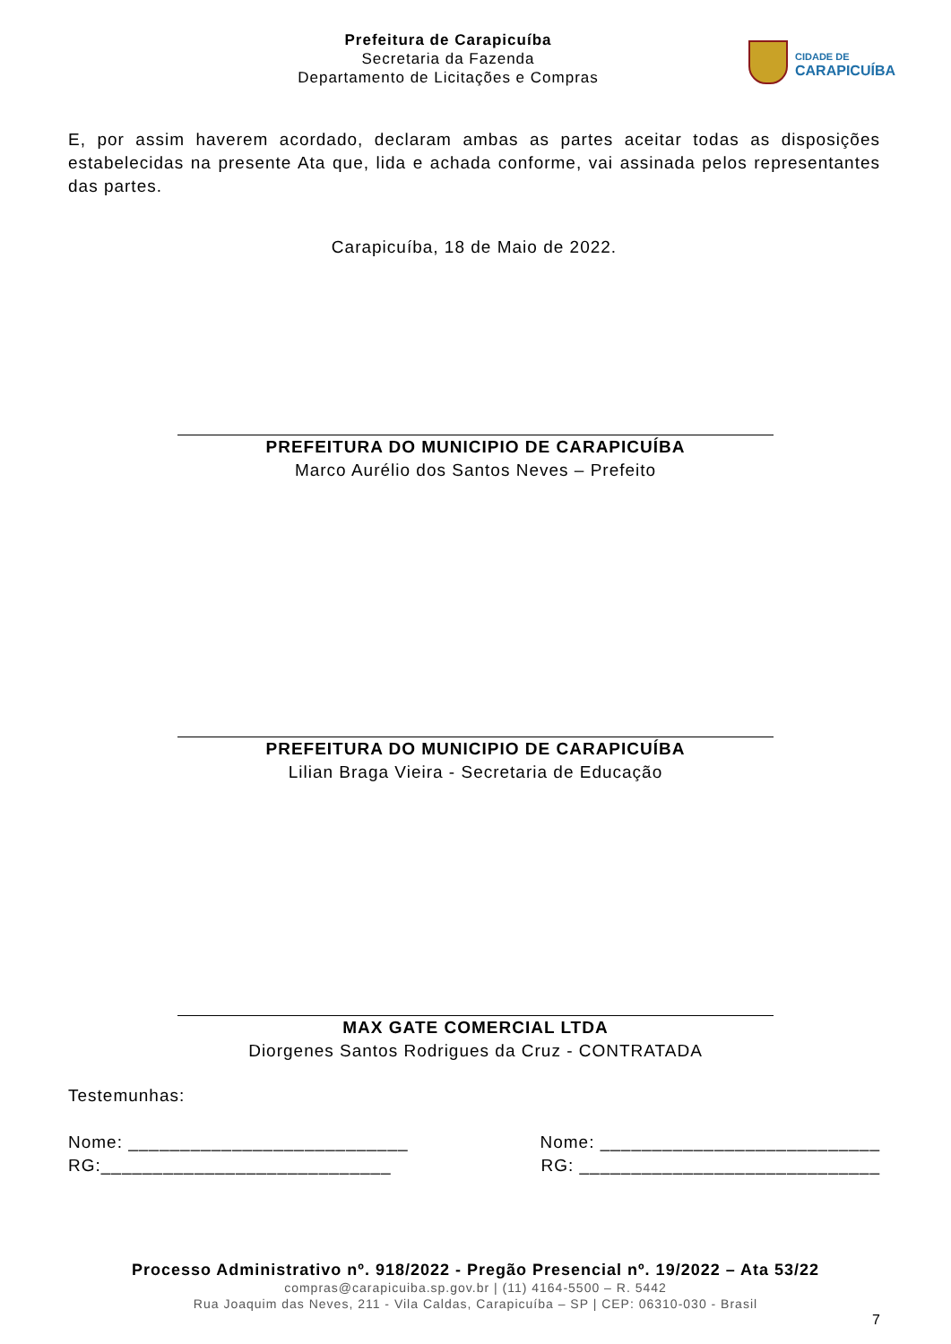Prefeitura de Carapicuíba
Secretaria da Fazenda
Departamento de Licitações e Compras
CIDADE DE
CARAPICUÍBA
E, por assim haverem acordado, declaram ambas as partes aceitar todas as disposições estabelecidas na presente Ata que, lida e achada conforme, vai assinada pelos representantes das partes.
Carapicuíba, 18 de Maio de 2022.
PREFEITURA DO MUNICIPIO DE CARAPICUÍBA
Marco Aurélio dos Santos Neves – Prefeito
PREFEITURA DO MUNICIPIO DE CARAPICUÍBA
Lilian Braga Vieira - Secretaria de Educação
MAX GATE COMERCIAL LTDA
Diorgenes Santos Rodrigues da Cruz - CONTRATADA
Testemunhas:
Nome: ___________________________ Nome: ___________________________
RG:____________________________ RG: _____________________________
Processo Administrativo nº. 918/2022 - Pregão Presencial nº. 19/2022 – Ata 53/22
compras@carapicuiba.sp.gov.br | (11) 4164-5500 – R. 5442
Rua Joaquim das Neves, 211 - Vila Caldas, Carapicuíba – SP | CEP: 06310-030 - Brasil
7